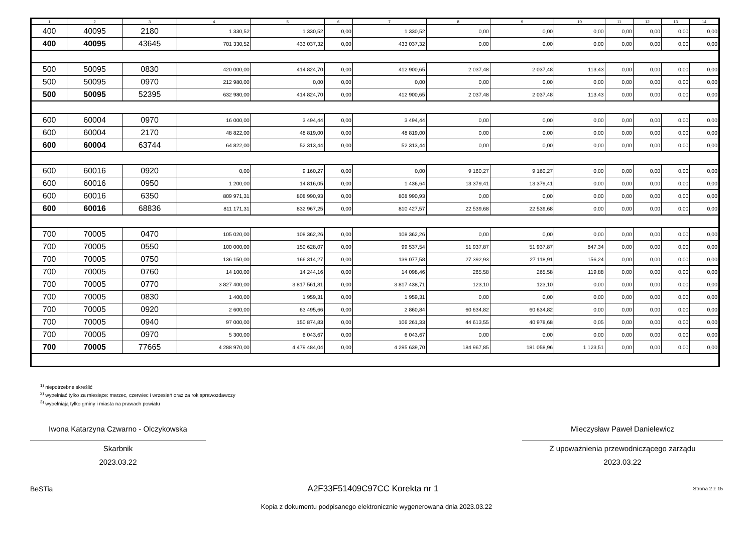| 1 | 2 | 3 | 4 | 5 | 6 | 7 | 8 | 9 | 10 | 11 | 12 | 13 | 14 |
| --- | --- | --- | --- | --- | --- | --- | --- | --- | --- | --- | --- | --- | --- |
| 400 | 40095 | 2180 | 1 330,52 | 1 330,52 | 0,00 | 1 330,52 | 0,00 | 0,00 | 0,00 | 0,00 | 0,00 | 0,00 | 0,00 |
| 400 | 40095 | 43645 | 701 330,52 | 433 037,32 | 0,00 | 433 037,32 | 0,00 | 0,00 | 0,00 | 0,00 | 0,00 | 0,00 | 0,00 |
| 500 | 50095 | 0830 | 420 000,00 | 414 824,70 | 0,00 | 412 900,65 | 2 037,48 | 2 037,48 | 113,43 | 0,00 | 0,00 | 0,00 | 0,00 |
| 500 | 50095 | 0970 | 212 980,00 | 0,00 | 0,00 | 0,00 | 0,00 | 0,00 | 0,00 | 0,00 | 0,00 | 0,00 | 0,00 |
| 500 | 50095 | 52395 | 632 980,00 | 414 824,70 | 0,00 | 412 900,65 | 2 037,48 | 2 037,48 | 113,43 | 0,00 | 0,00 | 0,00 | 0,00 |
| 600 | 60004 | 0970 | 16 000,00 | 3 494,44 | 0,00 | 3 494,44 | 0,00 | 0,00 | 0,00 | 0,00 | 0,00 | 0,00 | 0,00 |
| 600 | 60004 | 2170 | 48 822,00 | 48 819,00 | 0,00 | 48 819,00 | 0,00 | 0,00 | 0,00 | 0,00 | 0,00 | 0,00 | 0,00 |
| 600 | 60004 | 63744 | 64 822,00 | 52 313,44 | 0,00 | 52 313,44 | 0,00 | 0,00 | 0,00 | 0,00 | 0,00 | 0,00 | 0,00 |
| 600 | 60016 | 0920 | 0,00 | 9 160,27 | 0,00 | 0,00 | 9 160,27 | 9 160,27 | 0,00 | 0,00 | 0,00 | 0,00 | 0,00 |
| 600 | 60016 | 0950 | 1 200,00 | 14 816,05 | 0,00 | 1 436,64 | 13 379,41 | 13 379,41 | 0,00 | 0,00 | 0,00 | 0,00 | 0,00 |
| 600 | 60016 | 6350 | 809 971,31 | 808 990,93 | 0,00 | 808 990,93 | 0,00 | 0,00 | 0,00 | 0,00 | 0,00 | 0,00 | 0,00 |
| 600 | 60016 | 68836 | 811 171,31 | 832 967,25 | 0,00 | 810 427,57 | 22 539,68 | 22 539,68 | 0,00 | 0,00 | 0,00 | 0,00 | 0,00 |
| 700 | 70005 | 0470 | 105 020,00 | 108 362,26 | 0,00 | 108 362,26 | 0,00 | 0,00 | 0,00 | 0,00 | 0,00 | 0,00 | 0,00 |
| 700 | 70005 | 0550 | 100 000,00 | 150 628,07 | 0,00 | 99 537,54 | 51 937,87 | 51 937,87 | 847,34 | 0,00 | 0,00 | 0,00 | 0,00 |
| 700 | 70005 | 0750 | 136 150,00 | 166 314,27 | 0,00 | 139 077,58 | 27 392,93 | 27 118,91 | 156,24 | 0,00 | 0,00 | 0,00 | 0,00 |
| 700 | 70005 | 0760 | 14 100,00 | 14 244,16 | 0,00 | 14 098,46 | 265,58 | 265,58 | 119,88 | 0,00 | 0,00 | 0,00 | 0,00 |
| 700 | 70005 | 0770 | 3 827 400,00 | 3 817 561,81 | 0,00 | 3 817 438,71 | 123,10 | 123,10 | 0,00 | 0,00 | 0,00 | 0,00 | 0,00 |
| 700 | 70005 | 0830 | 1 400,00 | 1 959,31 | 0,00 | 1 959,31 | 0,00 | 0,00 | 0,00 | 0,00 | 0,00 | 0,00 | 0,00 |
| 700 | 70005 | 0920 | 2 600,00 | 63 495,66 | 0,00 | 2 860,84 | 60 634,82 | 60 634,82 | 0,00 | 0,00 | 0,00 | 0,00 | 0,00 |
| 700 | 70005 | 0940 | 97 000,00 | 150 874,83 | 0,00 | 106 261,33 | 44 613,55 | 40 978,68 | 0,05 | 0,00 | 0,00 | 0,00 | 0,00 |
| 700 | 70005 | 0970 | 5 300,00 | 6 043,67 | 0,00 | 6 043,67 | 0,00 | 0,00 | 0,00 | 0,00 | 0,00 | 0,00 | 0,00 |
| 700 | 70005 | 77665 | 4 288 970,00 | 4 479 484,04 | 0,00 | 4 295 639,70 | 184 967,85 | 181 058,96 | 1 123,51 | 0,00 | 0,00 | 0,00 | 0,00 |
<sup>1)</sup> niepotrzebne skreślić
<sup>2)</sup> wypełniać tylko za miesiące: marzec, czerwiec i wrzesień oraz za rok sprawozdawczy
<sup>3)</sup> wypełniają tylko gminy i miasta na prawach powiatu
Iwona Katarzyna Czwarno - Olczykowska
Skarbnik
2023.03.22
Mieczysław Paweł Danielewicz
Z upoważnienia przewodniczącego zarządu
2023.03.22
BeSTia A2F33F51409C97CC Korekta nr 1 Strona 2 z 15
Kopia z dokumentu podpisanego elektronicznie wygenerowana dnia 2023.03.22